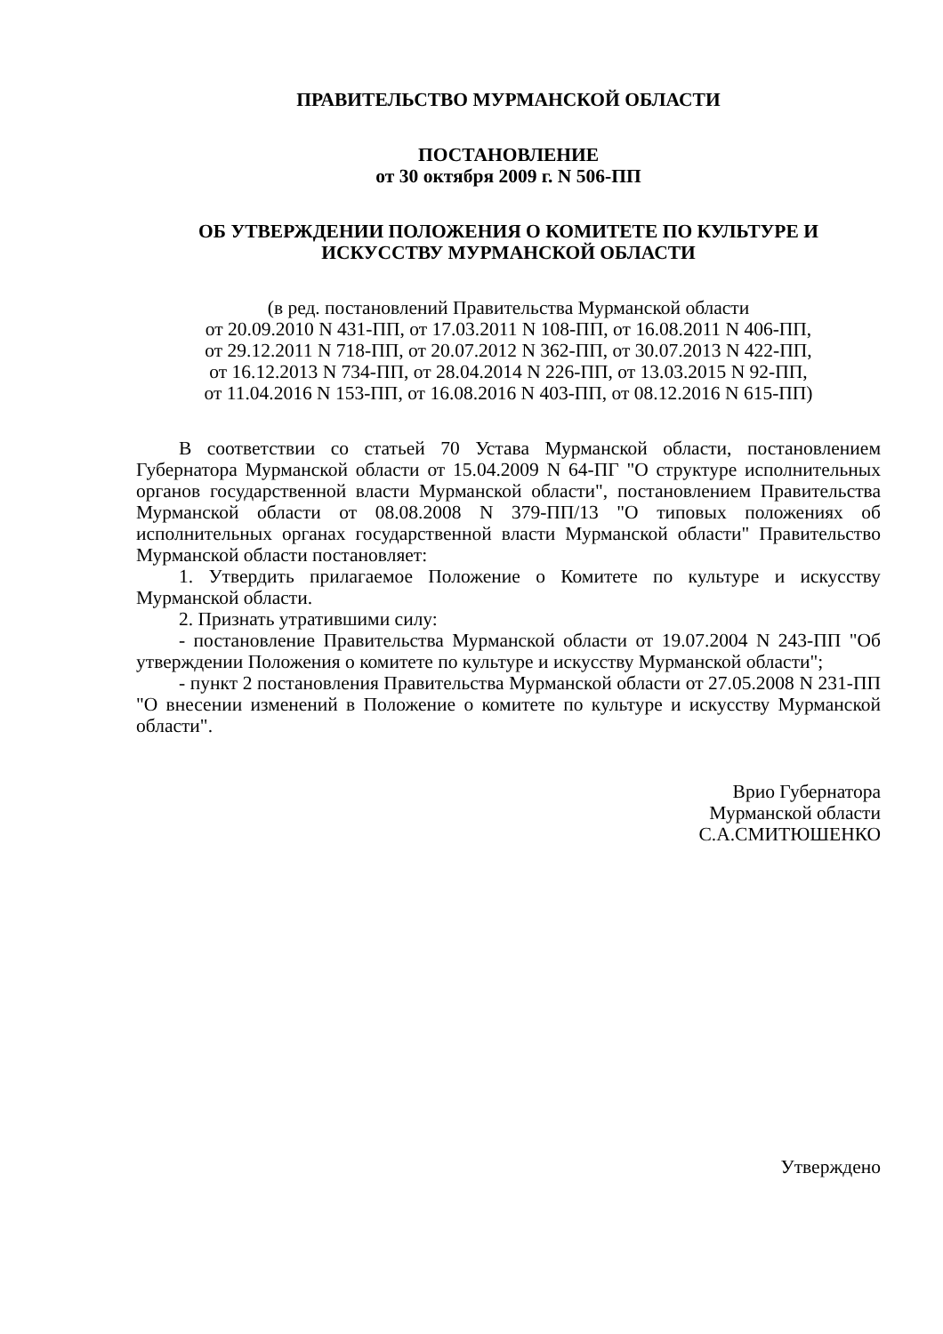ПРАВИТЕЛЬСТВО МУРМАНСКОЙ ОБЛАСТИ
ПОСТАНОВЛЕНИЕ
от 30 октября 2009 г. N 506-ПП
ОБ УТВЕРЖДЕНИИ ПОЛОЖЕНИЯ О КОМИТЕТЕ ПО КУЛЬТУРЕ И ИСКУССТВУ МУРМАНСКОЙ ОБЛАСТИ
(в ред. постановлений Правительства Мурманской области
от 20.09.2010 N 431-ПП, от 17.03.2011 N 108-ПП, от 16.08.2011 N 406-ПП,
от 29.12.2011 N 718-ПП, от 20.07.2012 N 362-ПП, от 30.07.2013 N 422-ПП,
от 16.12.2013 N 734-ПП, от 28.04.2014 N 226-ПП, от 13.03.2015 N 92-ПП,
от 11.04.2016 N 153-ПП, от 16.08.2016 N 403-ПП, от 08.12.2016 N 615-ПП)
В соответствии со статьей 70 Устава Мурманской области, постановлением Губернатора Мурманской области от 15.04.2009 N 64-ПГ "О структуре исполнительных органов государственной власти Мурманской области", постановлением Правительства Мурманской области от 08.08.2008 N 379-ПП/13 "О типовых положениях об исполнительных органах государственной власти Мурманской области" Правительство Мурманской области постановляет:
1. Утвердить прилагаемое Положение о Комитете по культуре и искусству Мурманской области.
2. Признать утратившими силу:
- постановление Правительства Мурманской области от 19.07.2004 N 243-ПП "Об утверждении Положения о комитете по культуре и искусству Мурманской области";
- пункт 2 постановления Правительства Мурманской области от 27.05.2008 N 231-ПП "О внесении изменений в Положение о комитете по культуре и искусству Мурманской области".
Врио Губернатора
Мурманской области
С.А.СМИТЮШЕНКО
Утверждено